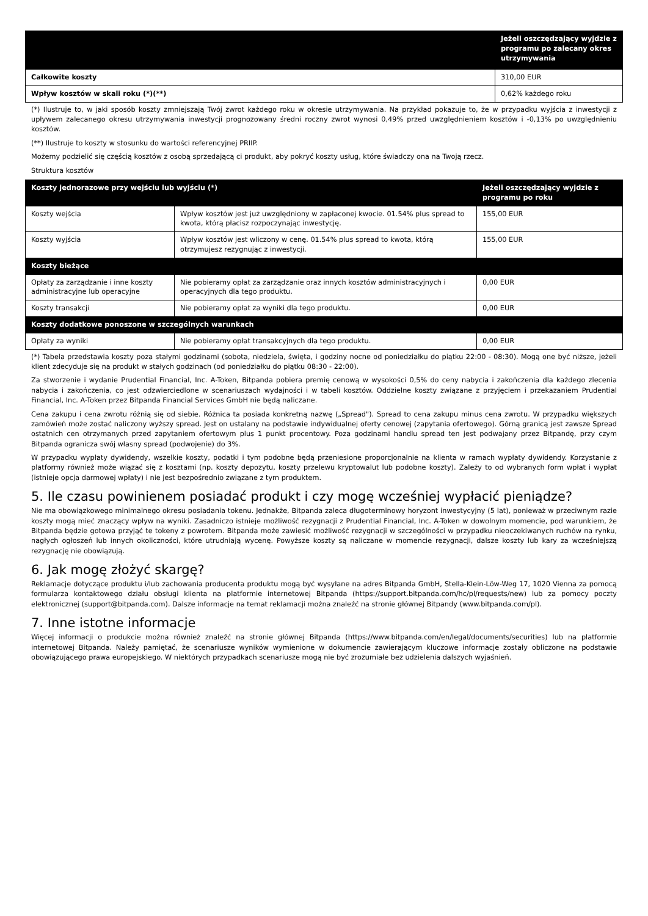| | Jeżeli oszczędzający wyjdzie z programu po zalecany okres utrzymywania |
| --- | --- |
| Całkowite koszty | 310,00 EUR |
| Wpływ kosztów w skali roku (*)(**) | 0,62% każdego roku |
(*) Ilustruje to, w jaki sposób koszty zmniejszają Twój zwrot każdego roku w okresie utrzymywania. Na przykład pokazuje to, że w przypadku wyjścia z inwestycji z upływem zalecanego okresu utrzymywania inwestycji prognozowany średni roczny zwrot wynosi 0,49% przed uwzględnieniem kosztów i -0,13% po uwzględnieniu kosztów.
(**) Ilustruje to koszty w stosunku do wartości referencyjnej PRIIP.
Możemy podzielić się częścią kosztów z osobą sprzedającą ci produkt, aby pokryć koszty usług, które świadczy ona na Twoją rzecz.
Struktura kosztów
| Koszty jednorazowe przy wejściu lub wyjściu (*) | | Jeżeli oszczędzający wyjdzie z programu po roku |
| --- | --- | --- |
| Koszty wejścia | Wpływ kosztów jest już uwzględniony w zapłaconej kwocie. 01.54% plus spread to kwota, którą płacisz rozpoczynając inwestycję. | 155,00 EUR |
| Koszty wyjścia | Wpływ kosztów jest wliczony w cenę. 01.54% plus spread to kwota, którą otrzymujesz rezygnując z inwestycji. | 155,00 EUR |
| Koszty bieżące | | |
| Opłaty za zarządzanie i inne koszty administracyjne lub operacyjne | Nie pobieramy opłat za zarządzanie oraz innych kosztów administracyjnych i operacyjnych dla tego produktu. | 0,00 EUR |
| Koszty transakcji | Nie pobieramy opłat za wyniki dla tego produktu. | 0,00 EUR |
| Koszty dodatkowe ponoszone w szczególnych warunkach | | |
| Opłaty za wyniki | Nie pobieramy opłat transakcyjnych dla tego produktu. | 0,00 EUR |
(*) Tabela przedstawia koszty poza stałymi godzinami (sobota, niedziela, święta, i godziny nocne od poniedziałku do piątku 22:00 - 08:30). Mogą one być niższe, jeżeli klient zdecyduje się na produkt w stałych godzinach (od poniedziałku do piątku 08:30 - 22:00).
Za stworzenie i wydanie Prudential Financial, Inc. A-Token, Bitpanda pobiera premię cenową w wysokości 0,5% do ceny nabycia i zakończenia dla każdego zlecenia nabycia i zakończenia, co jest odzwierciedlone w scenariuszach wydajności i w tabeli kosztów. Oddzielne koszty związane z przyjęciem i przekazaniem Prudential Financial, Inc. A-Token przez Bitpanda Financial Services GmbH nie będą naliczane.
Cena zakupu i cena zwrotu różnią się od siebie. Różnica ta posiada konkretną nazwę („Spread"). Spread to cena zakupu minus cena zwrotu. W przypadku większych zamówień może zostać naliczony wyższy spread. Jest on ustalany na podstawie indywidualnej oferty cenowej (zapytania ofertowego). Górną granicą jest zawsze Spread ostatnich cen otrzymanych przed zapytaniem ofertowym plus 1 punkt procentowy. Poza godzinami handlu spread ten jest podwajany przez Bitpandę, przy czym Bitpanda ogranicza swój własny spread (podwojenie) do 3%.
W przypadku wypłaty dywidendy, wszelkie koszty, podatki i tym podobne będą przeniesione proporcjonalnie na klienta w ramach wypłaty dywidendy. Korzystanie z platformy również może wiązać się z kosztami (np. koszty depozytu, koszty przelewu kryptowalut lub podobne koszty). Zależy to od wybranych form wpłat i wypłat (istnieje opcja darmowej wpłaty) i nie jest bezpośrednio związane z tym produktem.
5. Ile czasu powinienem posiadać produkt i czy mogę wcześniej wypłacić pieniądze?
Nie ma obowiązkowego minimalnego okresu posiadania tokenu. Jednakże, Bitpanda zaleca długoterminowy horyzont inwestycyjny (5 lat), ponieważ w przeciwnym razie koszty mogą mieć znaczący wpływ na wyniki. Zasadniczo istnieje możliwość rezygnacji z Prudential Financial, Inc. A-Token w dowolnym momencie, pod warunkiem, że Bitpanda będzie gotowa przyjąć te tokeny z powrotem. Bitpanda może zawiesić możliwość rezygnacji w szczególności w przypadku nieoczekiwanych ruchów na rynku, nagłych ogłoszeń lub innych okoliczności, które utrudniają wycenę. Powyższe koszty są naliczane w momencie rezygnacji, dalsze koszty lub kary za wcześniejszą rezygnację nie obowiązują.
6. Jak mogę złożyć skargę?
Reklamacje dotyczące produktu i/lub zachowania producenta produktu mogą być wysyłane na adres Bitpanda GmbH, Stella-Klein-Löw-Weg 17, 1020 Vienna za pomocą formularza kontaktowego działu obsługi klienta na platformie internetowej Bitpanda (https://support.bitpanda.com/hc/pl/requests/new) lub za pomocy poczty elektronicznej (support@bitpanda.com). Dalsze informacje na temat reklamacji można znaleźć na stronie głównej Bitpandy (www.bitpanda.com/pl).
7. Inne istotne informacje
Więcej informacji o produkcie można również znaleźć na stronie głównej Bitpanda (https://www.bitpanda.com/en/legal/documents/securities) lub na platformie internetowej Bitpanda. Należy pamiętać, że scenariusze wyników wymienione w dokumencie zawierającym kluczowe informacje zostały obliczone na podstawie obowiązującego prawa europejskiego. W niektórych przypadkach scenariusze mogą nie być zrozumiałe bez udzielenia dalszych wyjaśnień.